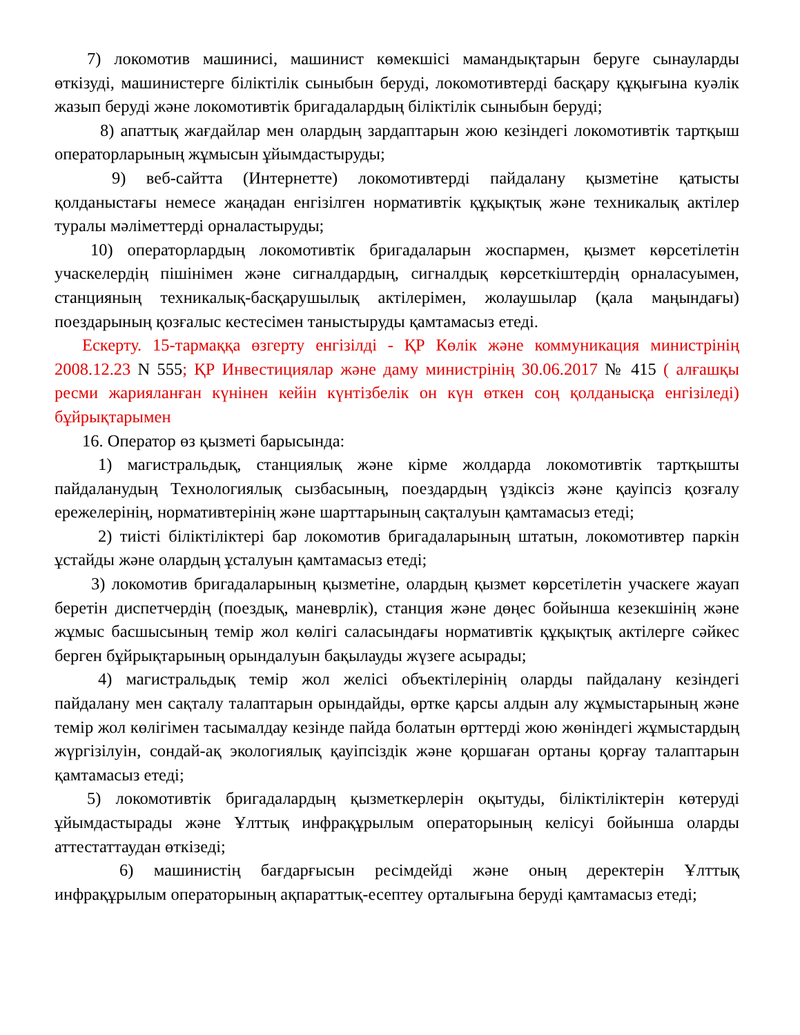7) локомотив машинисі, машинист көмекшісі мамандықтарын беруге сынауларды өткізуді, машинистерге біліктілік сыныбын беруді, локомотивтерді басқару құқығына куәлік жазып беруді және локомотивтік бригадалардың біліктілік сыныбын беруді;
8) апаттық жағдайлар мен олардың зардаптарын жою кезіндегі локомотивтік тартқыш операторларының жұмысын ұйымдастыруды;
9) веб-сайтта (Интернетте) локомотивтерді пайдалану қызметіне қатысты қолданыстағы немесе жаңадан енгізілген нормативтік құқықтық және техникалық актілер туралы мәліметтерді орналастыруды;
10) операторлардың локомотивтік бригадаларын жоспармен, қызмет көрсетілетін учаскелердің пішінімен және сигналдардың, сигналдық көрсеткіштердің орналасуымен, станцияның техникалық-басқарушылық актілерімен, жолаушылар (қала маңындағы) поездарының қозғалыс кестесімен таныстыруды қамтамасыз етеді.
Ескерту. 15-тармаққа өзгерту енгізілді - ҚР Көлік және коммуникация министрінің 2008.12.23 N 555; ҚР Инвестициялар және даму министрінің 30.06.2017 № 415 ( алғашқы ресми жарияланған күнінен кейін күнтізбелік он күн өткен соң қолданысқа енгізіледі) бұйрықтарымен
16. Оператор өз қызметі барысында:
1) магистральдық, станциялық және кірме жолдарда локомотивтік тартқышты пайдаланудың Технологиялық сызбасының, поездардың үздіксіз және қауіпсіз қозғалу ережелерінің, нормативтерінің және шарттарының сақталуын қамтамасыз етеді;
2) тиісті біліктіліктері бар локомотив бригадаларының штатын, локомотивтер паркін ұстайды және олардың ұсталуын қамтамасыз етеді;
3) локомотив бригадаларының қызметіне, олардың қызмет көрсетілетін учаскеге жауап беретін диспетчердің (поездық, маневрлік), станция және дөңес бойынша кезекшінің және жұмыс басшысының темір жол көлігі саласындағы нормативтік құқықтық актілерге сәйкес берген бұйрықтарының орындалуын бақылауды жүзеге асырады;
4) магистральдық темір жол желісі объектілерінің оларды пайдалану кезіндегі пайдалану мен сақталу талаптарын орындайды, өртке қарсы алдын алу жұмыстарының және темір жол көлігімен тасымалдау кезінде пайда болатын өрттерді жою жөніндегі жұмыстардың жүргізілуін, сондай-ақ экологиялық қауіпсіздік және қоршаған ортаны қорғау талаптарын қамтамасыз етеді;
5) локомотивтік бригадалардың қызметкерлерін оқытуды, біліктіліктерін көтеруді ұйымдастырады және Ұлттық инфрақұрылым операторының келісуі бойынша оларды аттестаттаудан өткізеді;
6) машинистің бағдарғысын ресімдейді және оның деректерін Ұлттық инфрақұрылым операторының ақпараттық-есептеу орталығына беруді қамтамасыз етеді;